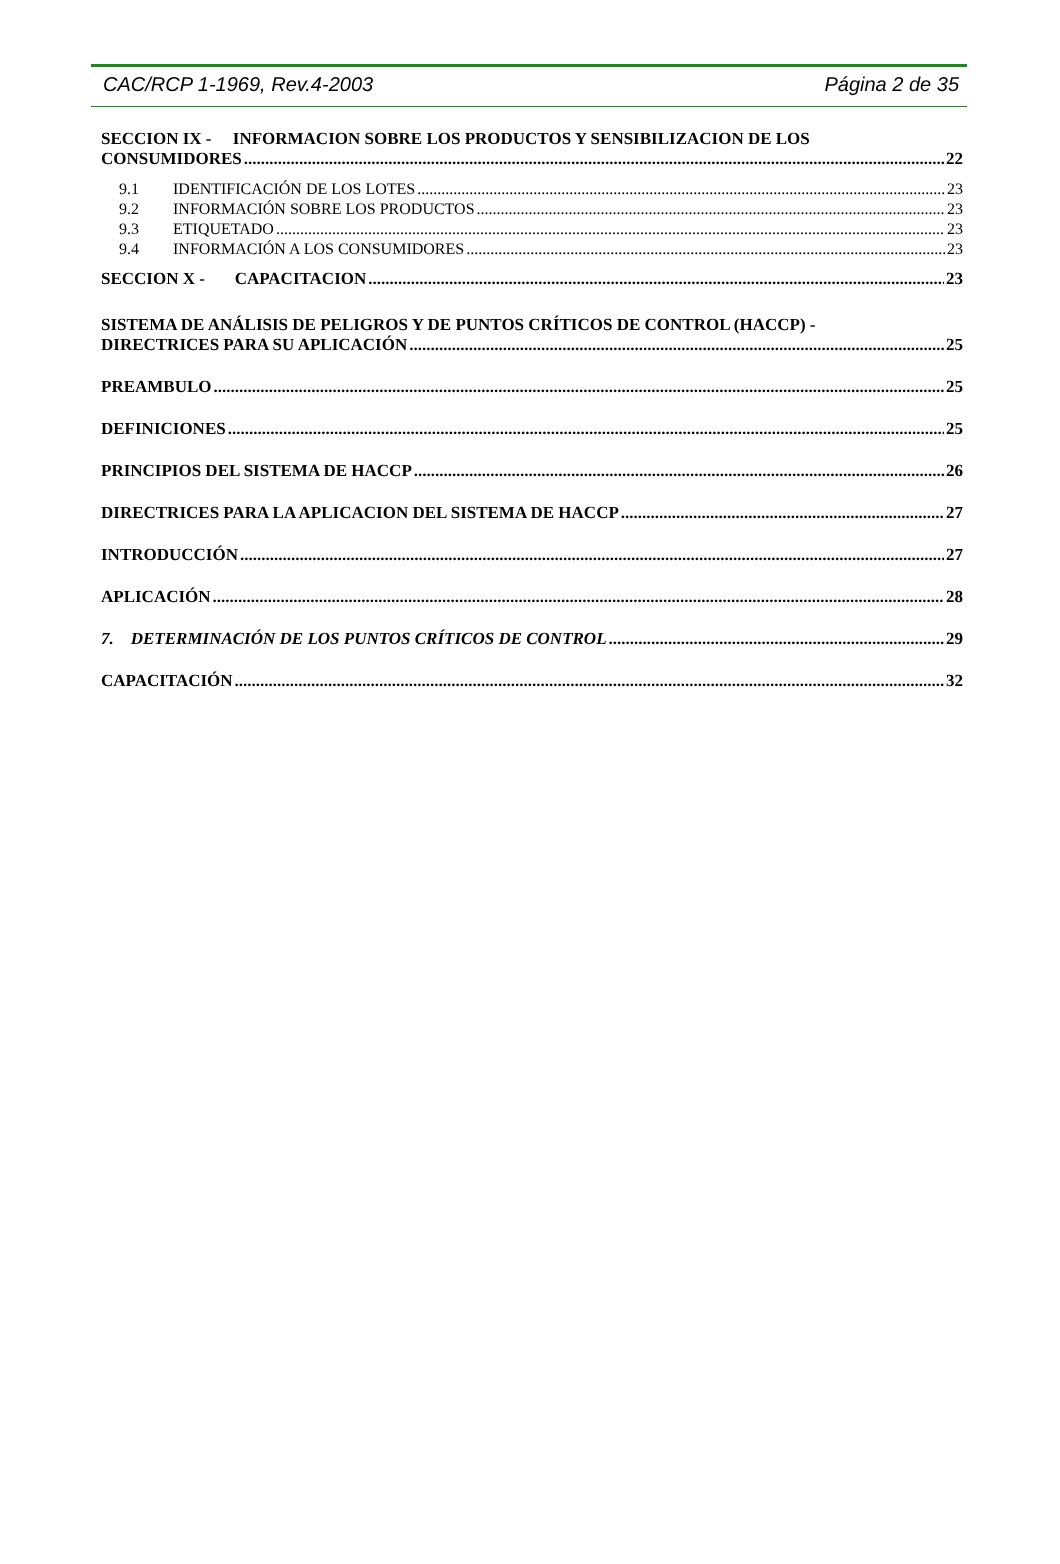CAC/RCP 1-1969, Rev.4-2003 Página 2 de 35
SECCION IX - INFORMACION SOBRE LOS PRODUCTOS Y SENSIBILIZACION DE LOS
CONSUMIDORES 22
9.1 IDENTIFICACIÓN DE LOS LOTES 23
9.2 INFORMACIÓN SOBRE LOS PRODUCTOS 23
9.3 ETIQUETADO 23
9.4 INFORMACIÓN A LOS CONSUMIDORES 23
SECCION X - CAPACITACION 23
SISTEMA DE ANÁLISIS DE PELIGROS Y DE PUNTOS CRÍTICOS DE CONTROL (HACCP) -
DIRECTRICES PARA SU APLICACIÓN 25
PREAMBULO 25
DEFINICIONES 25
PRINCIPIOS DEL SISTEMA DE HACCP 26
DIRECTRICES PARA LA APLICACION DEL SISTEMA DE HACCP 27
INTRODUCCIÓN 27
APLICACIÓN 28
7. DETERMINACIÓN DE LOS PUNTOS CRÍTICOS DE CONTROL 29
CAPACITACIÓN 32